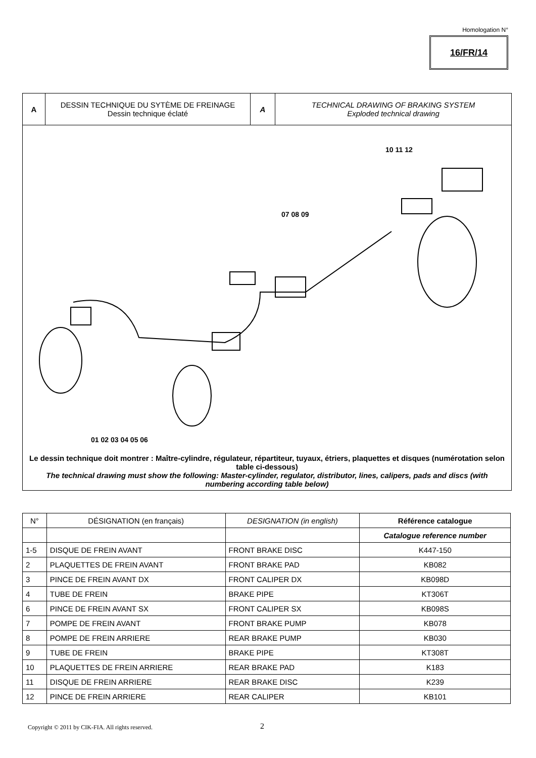Homologation N°
16/FR/14
A DESSIN TECHNIQUE DU SYTÈME DE FREINAGE
Dessin technique éclaté
A TECHNICAL DRAWING OF BRAKING SYSTEM
Exploded technical drawing
10 11 12
07 08 09
01 02 03 04 05 06
Le dessin technique doit montrer : Maître-cylindre, régulateur, répartiteur, tuyaux, étriers, plaquettes et disques (numérotation selon table ci-dessous)
The technical drawing must show the following: Master-cylinder, regulator, distributor, lines, calipers, pads and discs (with numbering according table below)
| N° | DÉSIGNATION (en français) | DESIGNATION (in english) | Référence catalogue |
| --- | --- | --- | --- |
| | | | Catalogue reference number |
| 1-5 | DISQUE DE FREIN AVANT | FRONT BRAKE DISC | K447-150 |
| 2 | PLAQUETTES DE FREIN AVANT | FRONT BRAKE PAD | KB082 |
| 3 | PINCE DE FREIN AVANT DX | FRONT CALIPER DX | KB098D |
| 4 | TUBE DE FREIN | BRAKE PIPE | KT306T |
| 6 | PINCE DE FREIN AVANT SX | FRONT CALIPER SX | KB098S |
| 7 | POMPE DE FREIN AVANT | FRONT BRAKE PUMP | KB078 |
| 8 | POMPE DE FREIN ARRIERE | REAR BRAKE PUMP | KB030 |
| 9 | TUBE DE FREIN | BRAKE PIPE | KT308T |
| 10 | PLAQUETTES DE FREIN ARRIERE | REAR BRAKE PAD | K183 |
| 11 | DISQUE DE FREIN ARRIERE | REAR BRAKE DISC | K239 |
| 12 | PINCE DE FREIN ARRIERE | REAR CALIPER | KB101 |
Copyright © 2011 by CIK-FIA. All rights reserved.
2